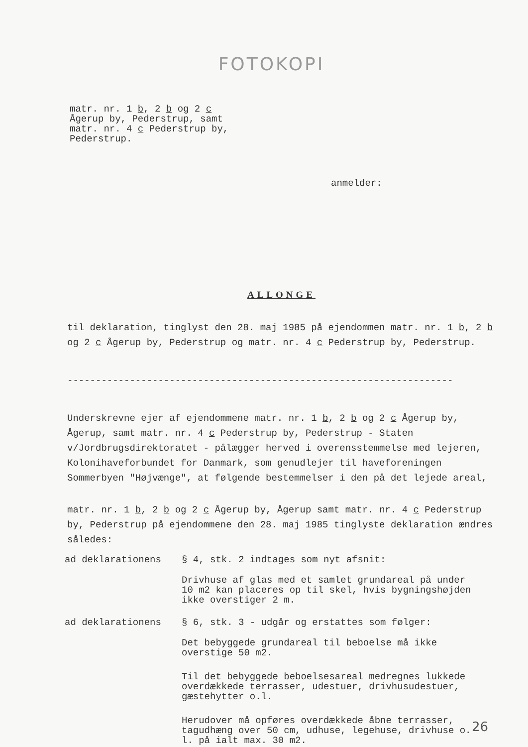FOTOKOPI
matr. nr. 1 b, 2 b og 2 c
Ågerup by, Pederstrup, samt
matr. nr. 4 c Pederstrup by,
Pederstrup.
anmelder:
ALLONGE
til deklaration, tinglyst den 28. maj 1985 på ejendommen matr. nr. 1 b, 2 b og 2 c Ågerup by, Pederstrup og matr. nr. 4 c Pederstrup by, Pederstrup.
--------------------------------------------------------------------
Underskrevne ejer af ejendommene matr. nr. 1 b, 2 b og 2 c Ågerup by, Ågerup, samt matr. nr. 4 c Pederstrup by, Pederstrup - Staten v/Jordbrugsdirektoratet - pålægger herved i overensstemmelse med lejeren, Kolonihaveforbundet for Danmark, som genudlejer til haveforeningen Sommerbyen "Højvænge", at følgende bestemmelser i den på det lejede areal,
matr. nr. 1 b, 2 b og 2 c Ågerup by, Ågerup samt matr. nr. 4 c Pederstrup by, Pederstrup på ejendommene den 28. maj 1985 tinglyste deklaration ændres således:
ad deklarationens § 4, stk. 2 indtages som nyt afsnit:
Drivhuse af glas med et samlet grundareal på under 10 m2 kan placeres op til skel, hvis bygningshøjden ikke overstiger 2 m.
ad deklarationens § 6, stk. 3 - udgår og erstattes som følger:
Det bebyggede grundareal til beboelse må ikke overstige 50 m2.
Til det bebyggede beboelsesareal medregnes lukkede overdækkede terrasser, udestuer, drivhusudestuer, gæstehytter o.l.
Herudover må opføres overdækkede åbne terrasser, tagudhæng over 50 cm, udhuse, legehuse, drivhuse o. l. på ialt max. 30 m2.
26